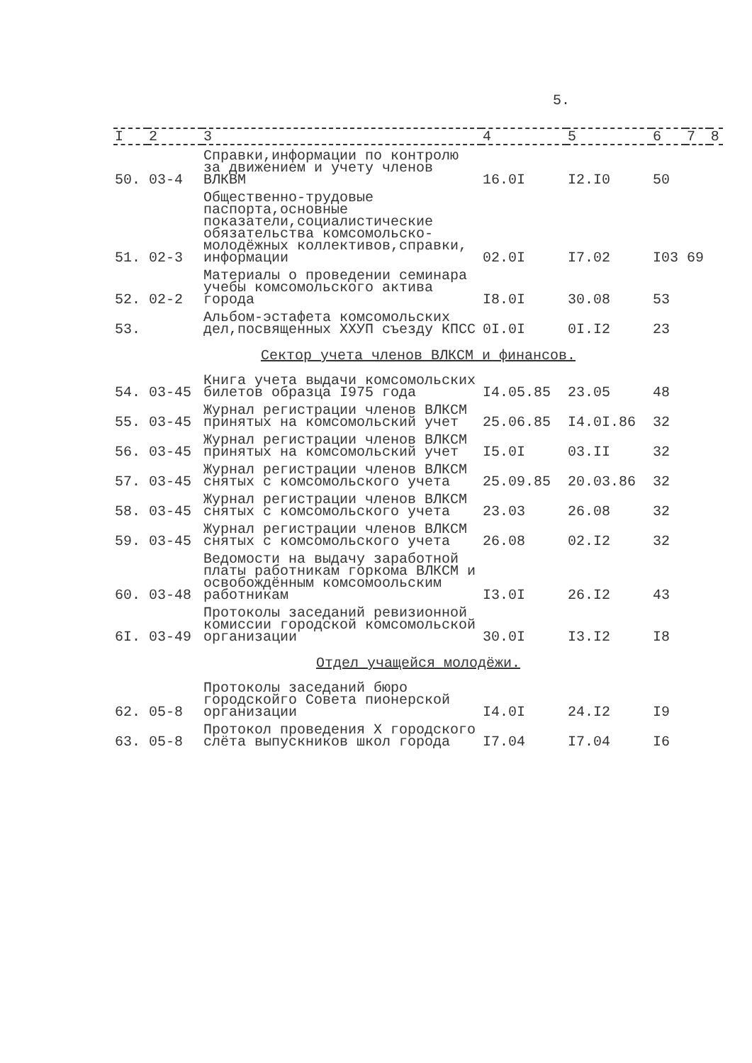5.
| I | 2 | 3 | 4 | 5 | 6 | 7 | 8 |
| --- | --- | --- | --- | --- | --- | --- | --- |
| 50. | 03-4 | Справки,информации по контролю за движением и учету членов ВЛКВМ | 16.0I | I2.I0 | 50 | | |
| 51. | 02-3 | Общественно-трудовые паспорта,основные показатели,социалистические обязательства комсомольско-молодёжных коллективов,справки, информации | 02.0I | I7.02 | I03 | 69 | |
| 52. | 02-2 | Материалы о проведении семинара учебы комсомольского актива города | I8.0I | 30.08 | 53 | | |
| 53. | | Альбом-эстафета комсомольских дел,посвященных ХХУП съезду КПСС | 0I.0I | 0I.I2 | 23 | | |
| Сектор учета членов ВЛКСМ и финансов. | | | | | | | |
| 54. | 03-45 | Книга учета выдачи комсомольских билетов образца I975 года | I4.05.85 | 23.05 | 48 | | |
| 55. | 03-45 | Журнал регистрации членов ВЛКСМ принятых на комсомольский учет | 25.06.85 | I4.0I.86 | 32 | | |
| 56. | 03-45 | Журнал регистрации членов ВЛКСМ принятых на комсомольский учет | I5.0I | 03.II | 32 | | |
| 57. | 03-45 | Журнал регистрации членов ВЛКСМ снятых с комсомольского учета | 25.09.85 | 20.03.86 | 32 | | |
| 58. | 03-45 | Журнал регистрации членов ВЛКСМ снятых с комсомольского учета | 23.03 | 26.08 | 32 | | |
| 59. | 03-45 | Журнал регистрации членов ВЛКСМ снятых с комсомольского учета | 26.08 | 02.I2 | 32 | | |
| 60. | 03-48 | Ведомости на выдачу заработной платы работникам горкома ВЛКСМ и освобождённым комсомоольским работникам | I3.0I | 26.I2 | 43 | | |
| 6I. | 03-49 | Протоколы заседаний ревизионной комиссии городской комсомольской организации | 30.0I | I3.I2 | I8 | | |
| Отдел учащейся молодёжи. | | | | | | | |
| 62. | 05-8 | Протоколы заседаний бюро городскойго Совета пионерской организации | I4.0I | 24.I2 | I9 | | |
| 63. | 05-8 | Протокол проведения Х городского слёта выпускников школ города | I7.04 | I7.04 | I6 | | |